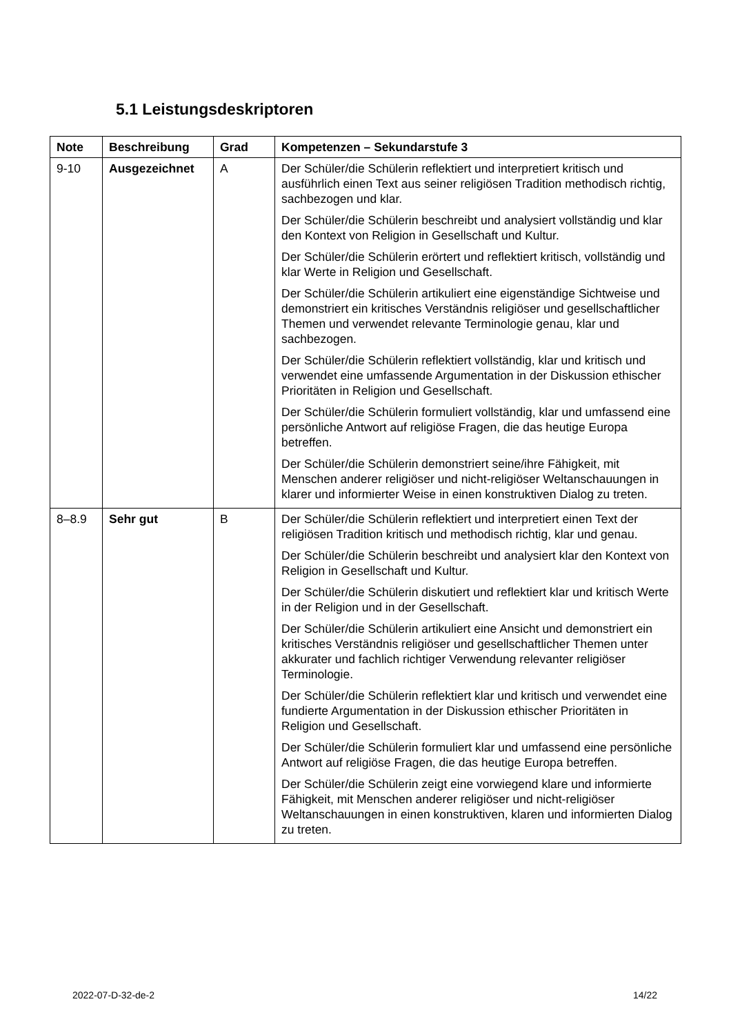5.1 Leistungsdeskriptoren
| Note | Beschreibung | Grad | Kompetenzen – Sekundarstufe 3 |
| --- | --- | --- | --- |
| 9-10 | Ausgezeichnet | A | Der Schüler/die Schülerin reflektiert und interpretiert kritisch und ausführlich einen Text aus seiner religiösen Tradition methodisch richtig, sachbezogen und klar. Der Schüler/die Schülerin beschreibt und analysiert vollständig und klar den Kontext von Religion in Gesellschaft und Kultur. Der Schüler/die Schülerin erörtert und reflektiert kritisch, vollständig und klar Werte in Religion und Gesellschaft. Der Schüler/die Schülerin artikuliert eine eigenständige Sichtweise und demonstriert ein kritisches Verständnis religiöser und gesellschaftlicher Themen und verwendet relevante Terminologie genau, klar und sachbezogen. Der Schüler/die Schülerin reflektiert vollständig, klar und kritisch und verwendet eine umfassende Argumentation in der Diskussion ethischer Prioritäten in Religion und Gesellschaft. Der Schüler/die Schülerin formuliert vollständig, klar und umfassend eine persönliche Antwort auf religiöse Fragen, die das heutige Europa betreffen. Der Schüler/die Schülerin demonstriert seine/ihre Fähigkeit, mit Menschen anderer religiöser und nicht-religiöser Weltanschauungen in klarer und informierter Weise in einen konstruktiven Dialog zu treten. |
| 8–8.9 | Sehr gut | B | Der Schüler/die Schülerin reflektiert und interpretiert einen Text der religiösen Tradition kritisch und methodisch richtig, klar und genau. Der Schüler/die Schülerin beschreibt und analysiert klar den Kontext von Religion in Gesellschaft und Kultur. Der Schüler/die Schülerin diskutiert und reflektiert klar und kritisch Werte in der Religion und in der Gesellschaft. Der Schüler/die Schülerin artikuliert eine Ansicht und demonstriert ein kritisches Verständnis religiöser und gesellschaftlicher Themen unter akkurater und fachlich richtiger Verwendung relevanter religiöser Terminologie. Der Schüler/die Schülerin reflektiert klar und kritisch und verwendet eine fundierte Argumentation in der Diskussion ethischer Prioritäten in Religion und Gesellschaft. Der Schüler/die Schülerin formuliert klar und umfassend eine persönliche Antwort auf religiöse Fragen, die das heutige Europa betreffen. Der Schüler/die Schülerin zeigt eine vorwiegend klare und informierte Fähigkeit, mit Menschen anderer religiöser und nicht-religiöser Weltanschauungen in einen konstruktiven, klaren und informierten Dialog zu treten. |
2022-07-D-32-de-2 14/22